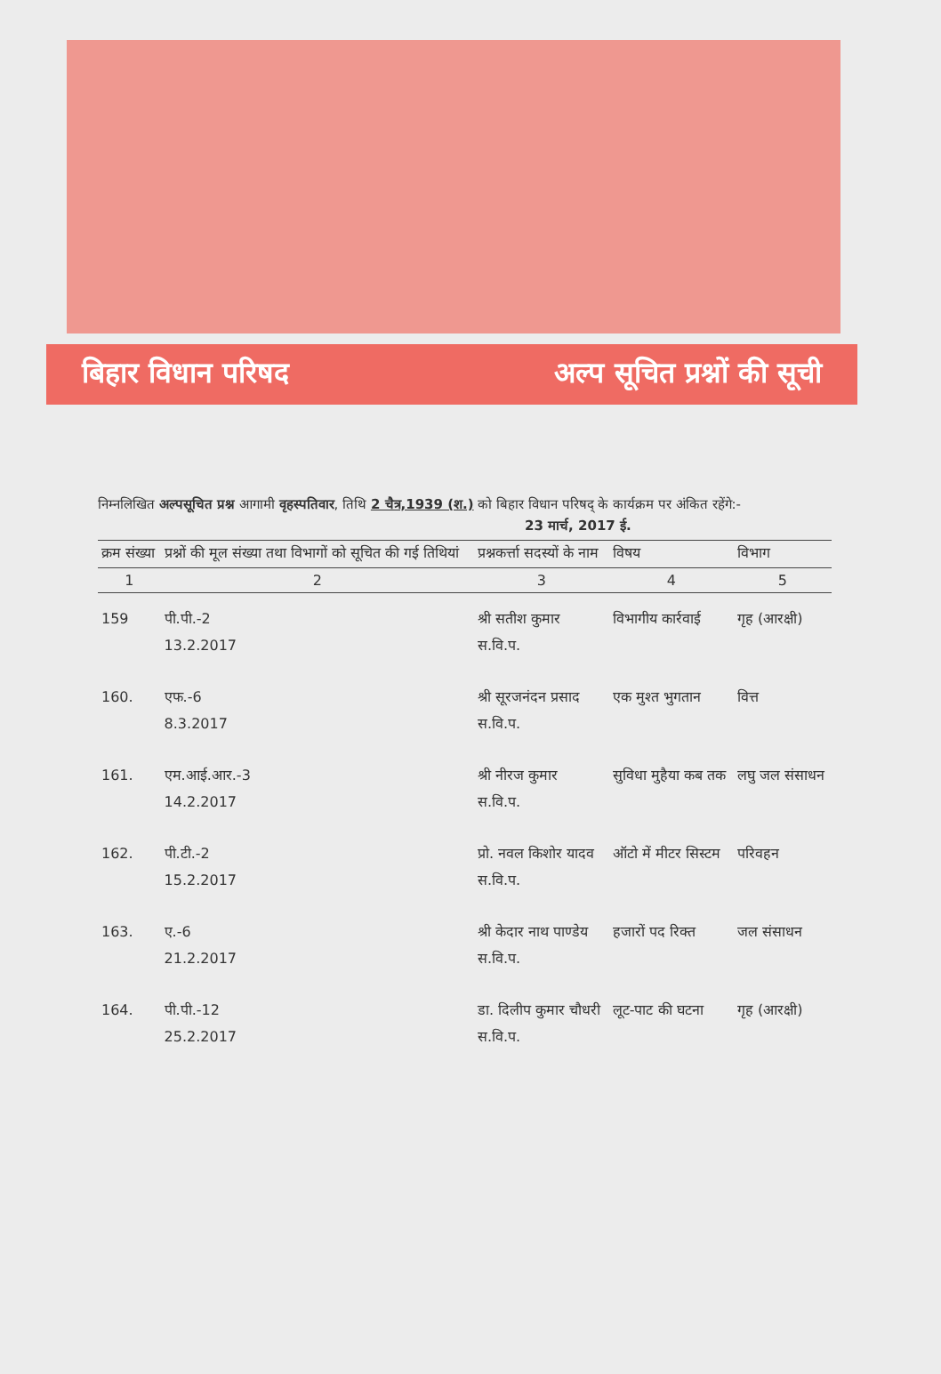बिहार विधान परिषद अल्प सूचित प्रश्नों की सूची
निम्नलिखित अल्पसूचित प्रश्न आगामी वृहस्पतिवार, तिथि 2 चैत्र,1939 (श.) को बिहार विधान परिषद् के कार्यक्रम पर अंकित रहेंगे:- 23 मार्च, 2017 ई.
| क्रम संख्या | प्रश्नों की मूल संख्या तथा विभागों को सूचित की गई तिथियां | प्रश्नकर्त्ता सदस्यों के नाम | विषय | विभाग |
| --- | --- | --- | --- | --- |
| 1 | 2 | 3 | 4 | 5 |
| 159 | पी.पी.-2 13.2.2017 | श्री सतीश कुमार स.वि.प. | विभागीय कार्रवाई | गृह (आरक्षी) |
| 160. | एफ.-6 8.3.2017 | श्री सूरजनंदन प्रसाद स.वि.प. | एक मुश्त भुगतान | वित्त |
| 161. | एम.आई.आर.-3 14.2.2017 | श्री नीरज कुमार स.वि.प. | सुविधा मुहैया कब तक | लघु जल संसाधन |
| 162. | पी.टी.-2 15.2.2017 | प्रो. नवल किशोर यादव स.वि.प. | ऑटो में मीटर सिस्टम | परिवहन |
| 163. | ए.-6 21.2.2017 | श्री केदार नाथ पाण्डेय स.वि.प. | हजारों पद रिक्त | जल संसाधन |
| 164. | पी.पी.-12 25.2.2017 | डा. दिलीप कुमार चौधरी स.वि.प. | लूट-पाट की घटना | गृह (आरक्षी) |